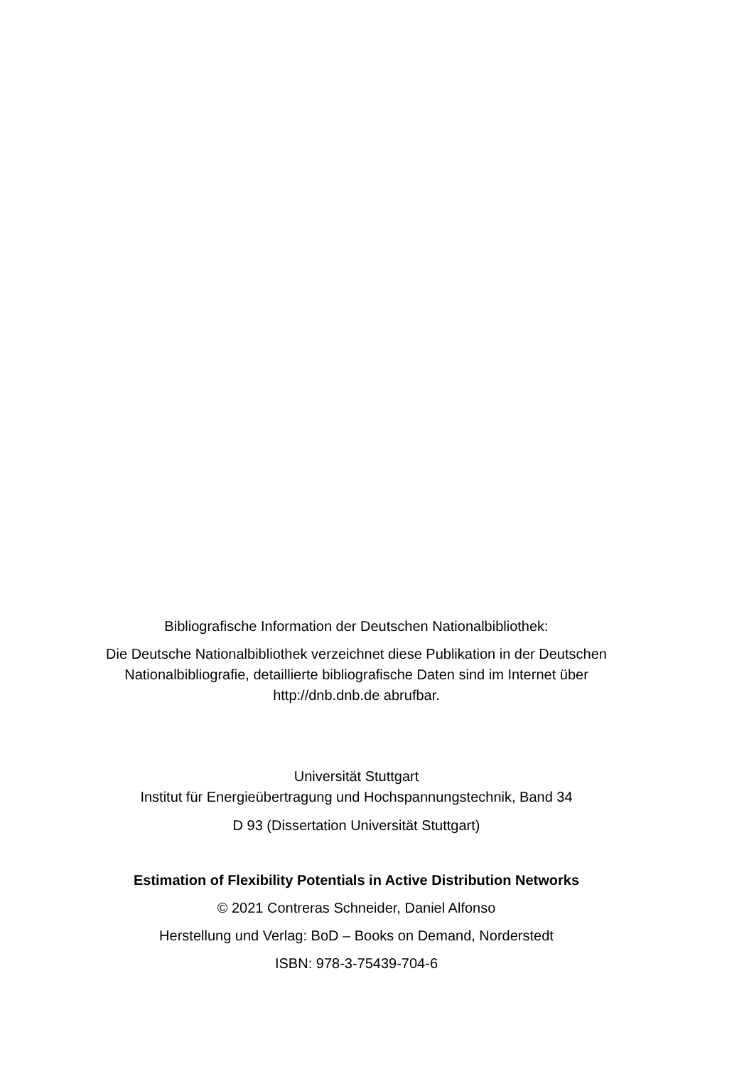Bibliografische Information der Deutschen Nationalbibliothek:
Die Deutsche Nationalbibliothek verzeichnet diese Publikation in der Deutschen
Nationalbibliografie, detaillierte bibliografische Daten sind im Internet über
http://dnb.dnb.de abrufbar.
Universität Stuttgart
Institut für Energieübertragung und Hochspannungstechnik, Band 34
D 93 (Dissertation Universität Stuttgart)
Estimation of Flexibility Potentials in Active Distribution Networks
© 2021 Contreras Schneider, Daniel Alfonso
Herstellung und Verlag: BoD – Books on Demand, Norderstedt
ISBN: 978-3-75439-704-6